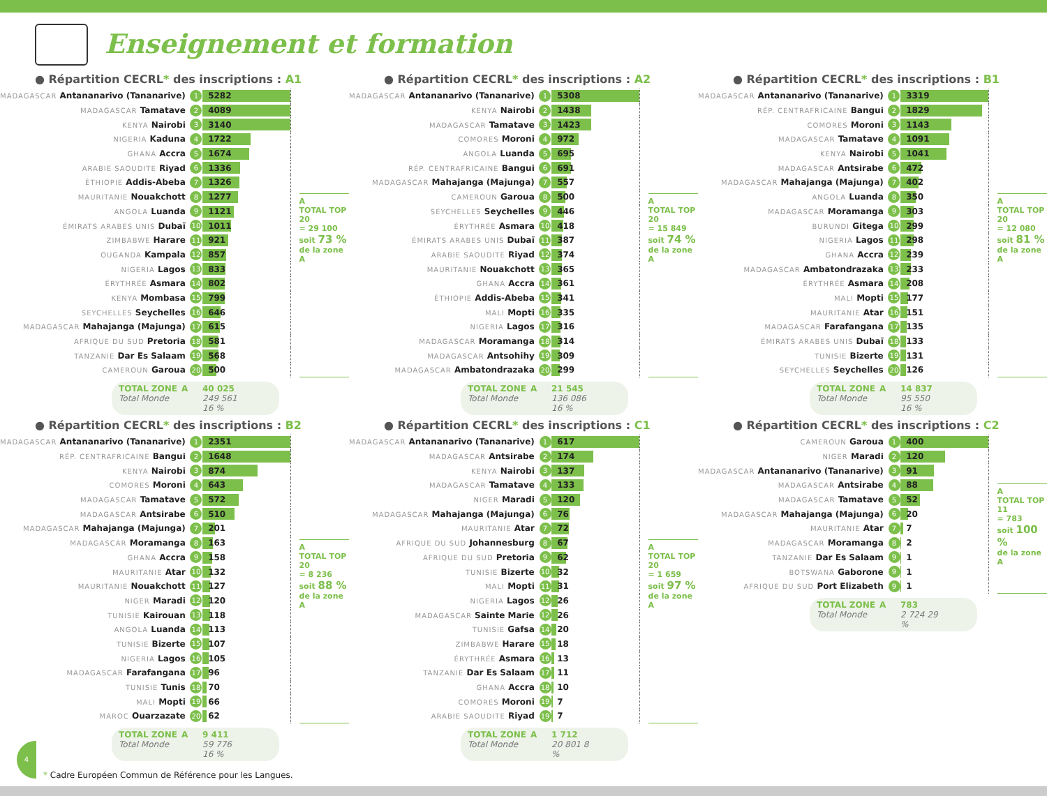Enseignement et formation
● Répartition CECRL* des inscriptions : A1
| MADAGASCAR Antananarivo (Tananarive) | 1 | 5282 |
| MADAGASCAR Tamatave | 2 | 4089 |
| KENYA Nairobi | 3 | 3140 |
| NIGERIA Kaduna | 4 | 1722 |
| GHANA Accra | 5 | 1674 |
| ARABIE SAOUDITE Riyad | 6 | 1336 |
| ÉTHIOPIE Addis-Abeba | 7 | 1326 |
| MAURITANIE Nouakchott | 8 | 1277 |
| ANGOLA Luanda | 9 | 1121 |
| ÉMIRATS ARABES UNIS Dubaï | 10 | 1011 |
| ZIMBABWE Harare | 11 | 921 |
| OUGANDA Kampala | 12 | 857 |
| NIGERIA Lagos | 13 | 833 |
| ÉRYTHRÉE Asmara | 14 | 802 |
| KENYA Mombasa | 15 | 799 |
| SEYCHELLES Seychelles | 16 | 646 |
| MADAGASCAR Mahajanga (Majunga) | 17 | 615 |
| AFRIQUE DU SUD Pretoria | 18 | 581 |
| TANZANIE Dar Es Salaam | 19 | 568 |
| CAMEROUN Garoua | 20 | 500 |
A
TOTAL TOP 20
= 29 100
soit 73 %
de la zone A
TOTAL ZONE A 40 025 Total Monde 249 561 16 %
● Répartition CECRL* des inscriptions : A2
| MADAGASCAR Antananarivo (Tananarive) | 1 | 5308 |
| KENYA Nairobi | 2 | 1438 |
| MADAGASCAR Tamatave | 3 | 1423 |
| COMORES Moroni | 4 | 972 |
| ANGOLA Luanda | 5 | 695 |
| RÉP. CENTRAFRICAINE Bangui | 6 | 691 |
| MADAGASCAR Mahajanga (Majunga) | 7 | 557 |
| CAMEROUN Garoua | 8 | 500 |
| SEYCHELLES Seychelles | 9 | 446 |
| ÉRYTHRÉE Asmara | 10 | 418 |
| ÉMIRATS ARABES UNIS Dubaï | 11 | 387 |
| ARABIE SAOUDITE Riyad | 12 | 374 |
| MAURITANIE Nouakchott | 13 | 365 |
| GHANA Accra | 14 | 361 |
| ÉTHIOPIE Addis-Abeba | 15 | 341 |
| MALI Mopti | 16 | 335 |
| NIGERIA Lagos | 17 | 316 |
| MADAGASCAR Moramanga | 18 | 314 |
| MADAGASCAR Antsohihy | 19 | 309 |
| MADAGASCAR Ambatondrazaka | 20 | 299 |
A
TOTAL TOP 20
= 15 849
soit 74 %
de la zone A
TOTAL ZONE A 21 545 Total Monde 136 086 16 %
● Répartition CECRL* des inscriptions : B1
| MADAGASCAR Antananarivo (Tananarive) | 1 | 3319 |
| RÉP. CENTRAFRICAINE Bangui | 2 | 1829 |
| COMORES Moroni | 3 | 1143 |
| MADAGASCAR Tamatave | 4 | 1091 |
| KENYA Nairobi | 5 | 1041 |
| MADAGASCAR Antsirabe | 6 | 472 |
| MADAGASCAR Mahajanga (Majunga) | 7 | 402 |
| ANGOLA Luanda | 8 | 350 |
| MADAGASCAR Moramanga | 9 | 303 |
| BURUNDI Gitega | 10 | 299 |
| NIGERIA Lagos | 11 | 298 |
| GHANA Accra | 12 | 239 |
| MADAGASCAR Ambatondrazaka | 13 | 233 |
| ÉRYTHRÉE Asmara | 14 | 208 |
| MALI Mopti | 15 | 177 |
| MAURITANIE Atar | 16 | 151 |
| MADAGASCAR Farafangana | 17 | 135 |
| ÉMIRATS ARABES UNIS Dubaï | 18 | 133 |
| TUNISIE Bizerte | 19 | 131 |
| SEYCHELLES Seychelles | 20 | 126 |
A
TOTAL TOP 20
= 12 080
soit 81 %
de la zone A
TOTAL ZONE A 14 837 Total Monde 95 550 16 %
● Répartition CECRL* des inscriptions : B2
| MADAGASCAR Antananarivo (Tananarive) | 1 | 2351 |
| RÉP. CENTRAFRICAINE Bangui | 2 | 1648 |
| KENYA Nairobi | 3 | 874 |
| COMORES Moroni | 4 | 643 |
| MADAGASCAR Tamatave | 5 | 572 |
| MADAGASCAR Antsirabe | 6 | 510 |
| MADAGASCAR Mahajanga (Majunga) | 7 | 201 |
| MADAGASCAR Moramanga | 8 | 163 |
| GHANA Accra | 9 | 158 |
| MAURITANIE Atar | 10 | 132 |
| MAURITANIE Nouakchott | 11 | 127 |
| NIGER Maradi | 12 | 120 |
| TUNISIE Kairouan | 13 | 118 |
| ANGOLA Luanda | 14 | 113 |
| TUNISIE Bizerte | 15 | 107 |
| NIGERIA Lagos | 16 | 105 |
| MADAGASCAR Farafangana | 17 | 96 |
| TUNISIE Tunis | 18 | 70 |
| MALI Mopti | 19 | 66 |
| MAROC Ouarzazate | 20 | 62 |
A
TOTAL TOP 20
= 8 236
soit 88 %
de la zone A
TOTAL ZONE A 9 411 Total Monde 59 776 16 %
● Répartition CECRL* des inscriptions : C1
| MADAGASCAR Antananarivo (Tananarive) | 1 | 617 |
| MADAGASCAR Antsirabe | 2 | 174 |
| KENYA Nairobi | 3 | 137 |
| MADAGASCAR Tamatave | 4 | 133 |
| NIGER Maradi | 5 | 120 |
| MADAGASCAR Mahajanga (Majunga) | 6 | 76 |
| MAURITANIE Atar | 7 | 72 |
| AFRIQUE DU SUD Johannesburg | 8 | 67 |
| AFRIQUE DU SUD Pretoria | 9 | 62 |
| TUNISIE Bizerte | 10 | 32 |
| MALI Mopti | 11 | 31 |
| NIGERIA Lagos | 12 | 26 |
| MADAGASCAR Sainte Marie | 12 | 26 |
| TUNISIE Gafsa | 14 | 20 |
| ZIMBABWE Harare | 15 | 18 |
| ÉRYTHRÉE Asmara | 16 | 13 |
| TANZANIE Dar Es Salaam | 17 | 11 |
| GHANA Accra | 18 | 10 |
| COMORES Moroni | 19 | 7 |
| ARABIE SAOUDITE Riyad | 19 | 7 |
A
TOTAL TOP 20
= 1 659
soit 97 %
de la zone A
TOTAL ZONE A 1 712 Total Monde 20 801 8 %
● Répartition CECRL* des inscriptions : C2
| CAMEROUN Garoua | 1 | 400 |
| NIGER Maradi | 2 | 120 |
| MADAGASCAR Antananarivo (Tananarive) | 3 | 91 |
| MADAGASCAR Antsirabe | 4 | 88 |
| MADAGASCAR Tamatave | 5 | 52 |
| MADAGASCAR Mahajanga (Majunga) | 6 | 20 |
| MAURITANIE Atar | 7 | 7 |
| MADAGASCAR Moramanga | 8 | 2 |
| TANZANIE Dar Es Salaam | 9 | 1 |
| BOTSWANA Gaborone | 9 | 1 |
| AFRIQUE DU SUD Port Elizabeth | 9 | 1 |
A
TOTAL TOP 11
= 783
soit 100 %
de la zone A
TOTAL ZONE A 783 Total Monde 2 724 29 %
4
* Cadre Européen Commun de Référence pour les Langues.